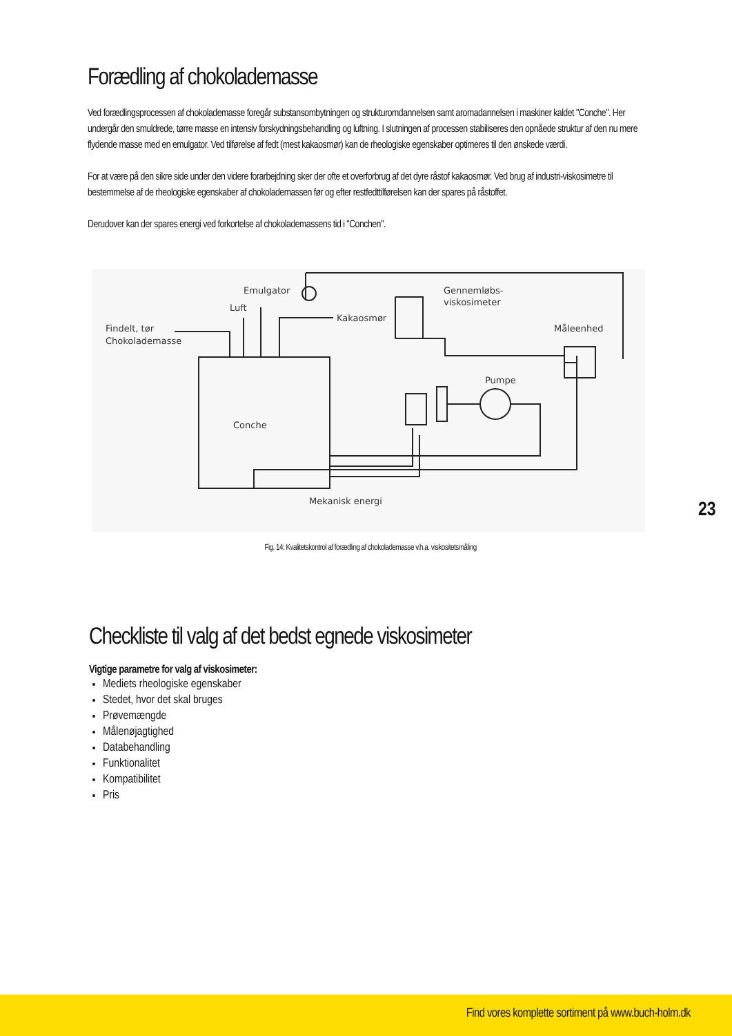Forædling af chokolademasse
Ved forædlingsprocessen af chokolademasse foregår substansombytningen og strukturomdannelsen samt aromadannelsen i maskiner kaldet "Conche". Her undergår den smuldrede, tørre masse en intensiv forskydningsbehandling og luftning. I slutningen af processen stabiliseres den opnåede struktur af den nu mere flydende masse med en emulgator. Ved tilførelse af fedt (mest kakaosmør) kan de rheologiske egenskaber optimeres til den ønskede værdi.
For at være på den sikre side under den videre forarbejdning sker der ofte et overforbrug af det dyre råstof kakaosmør. Ved brug af industri-viskosimetre til bestemmelse af de rheologiske egenskaber af chokolademassen før og efter restfedttilførelsen kan der spares på råstoffet.
Derudover kan der spares energi ved forkortelse af chokolademassens tid i "Conchen".
Emulgator
Luft
Findelt, tør
Chokolademasse
Kakaosmør
Gennemløbs-
viskosimeter
Måleenhed
Pumpe
Conche
Mekanisk energi
Fig. 14: Kvalitetskontrol af forædling af chokolademasse v.h.a. viskositetsmåling
Checkliste til valg af det bedst egnede viskosimeter
Vigtige parametre for valg af viskosimeter:
Mediets rheologiske egenskaber
Stedet, hvor det skal bruges
Prøvemængde
Målenøjagtighed
Databehandling
Funktionalitet
Kompatibilitet
Pris
23
Find vores komplette sortiment på www.buch-holm.dk